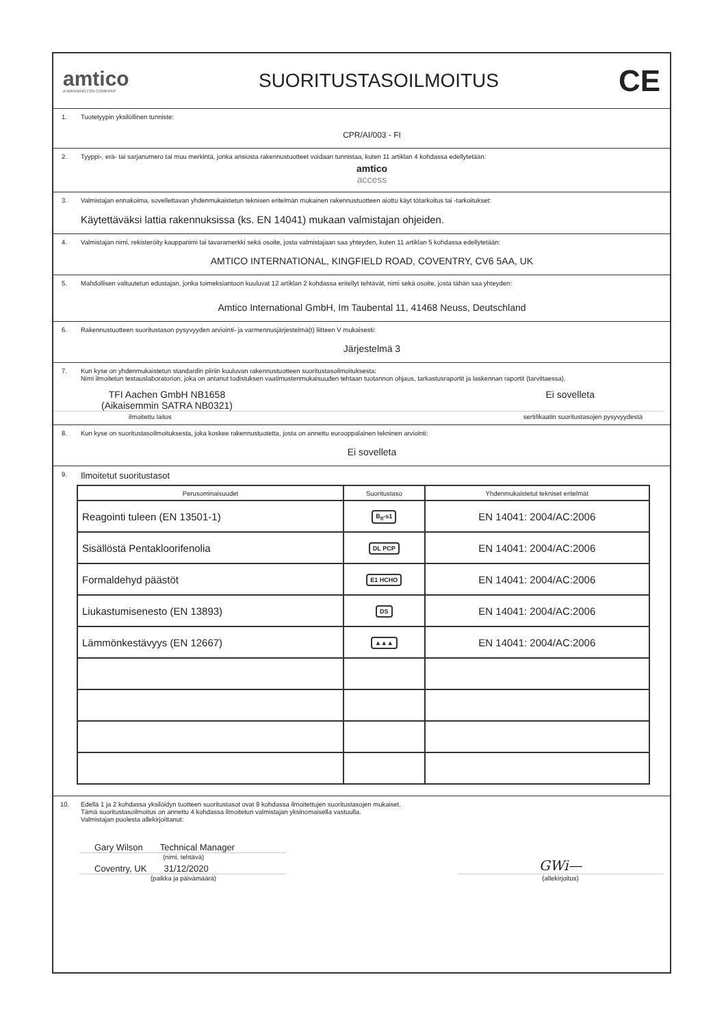amtico
A MANNINGTON COMPANY
SUORITUSTASOILMOITUS
CE
1. Tuotetyypin yksilöllinen tunniste:
CPR/AI/003 - FI
2. Tyyppi-, erä- tai sarjanumero tai muu merkintä, jonka ansiosta rakennustuotteet voidaan tunnistaa, kuten 11 artiklan 4 kohdassa edellytetään:
amtico
access
3. Valmistajan ennakoima, sovellettavan yhdenmukaistetun teknisen eritelmän mukainen rakennustuotteen aiottu käyt tötarkoitus tai -tarkoitukset:
Käytettäväksi lattia rakennuksissa (ks. EN 14041) mukaan valmistajan ohjeiden.
4. Valmistajan nimi, rekisteröity kauppanimi tai tavaramerkki sekä osoite, josta valmistajaan saa yhteyden, kuten 11 artiklan 5 kohdassa edellytetään:
AMTICO INTERNATIONAL, KINGFIELD ROAD, COVENTRY, CV6 5AA, UK
5. Mahdollisen valtuutetun edustajan, jonka toimeksiantoon kuuluvat 12 artiklan 2 kohdassa eritellyt tehtävät, nimi sekä osoite, josta tähän saa yhteyden:
Amtico International GmbH, Im Taubental 11, 41468 Neuss, Deutschland
6. Rakennustuotteen suoritustason pysyvyyden arviointi- ja varmennusjärjestelmä(t) liitteen V mukaisesti:
Järjestelmä 3
7.
Kun kyse on yhdenmukaistetun standardin piiriin kuuluvan rakennustuotteen suoritustasoilmoituksesta:
Nimi ilmoitetun testauslaboratorion, joka on antanut todistuksen vaatimustenmukaisuuden tehtaan tuotannon ohjaus, tarkastusraportit ja laskennan raportit (tarvittaessa).
TFI Aachen GmbH NB1658
(Aikaisemmin SATRA NB0321) Ei sovelleta
ilmoitettu laitos sertifikaatin suoritustasojen pysyvyydestä
8. Kun kyse on suoritustasoilmoituksesta, joka koskee rakennustuotetta, josta on annettu eurooppalainen tekninen arviointi:
Ei sovelleta
9. Ilmoitetut suoritustasot
| Perusominaisuudet | Suoritustaso | Yhdenmukaistetut tekniset eritelmät |
| --- | --- | --- |
| Reagointi tuleen (EN 13501-1) | B<sub>fl</sub>-s1 | EN 14041: 2004/AC:2006 |
| Sisällöstä Pentakloorifenolia | DL PCP | EN 14041: 2004/AC:2006 |
| Formaldehyd päästöt | E1 HCHO | EN 14041: 2004/AC:2006 |
| Liukastumisenesto (EN 13893) | DS | EN 14041: 2004/AC:2006 |
| Lämmönkestävyys (EN 12667) | ▲▲▲ | EN 14041: 2004/AC:2006 |
10. Edellä 1 ja 2 kohdassa yksilöidyn tuotteen suoritustasot ovat 9 kohdassa ilmoitettujen suoritustasojen mukaiset.
Tämä suoritustasoilmoitus on annettu 4 kohdassa ilmoitetun valmistajan yksinomaisella vastuulla.
Valmistajan puolesta allekirjoittanut:
Gary Wilson Technical Manager
(nimi, tehtävä)
Coventry, UK 31/12/2020
(paikka ja päivämäärä)
GWi—
(allekirjoitus)